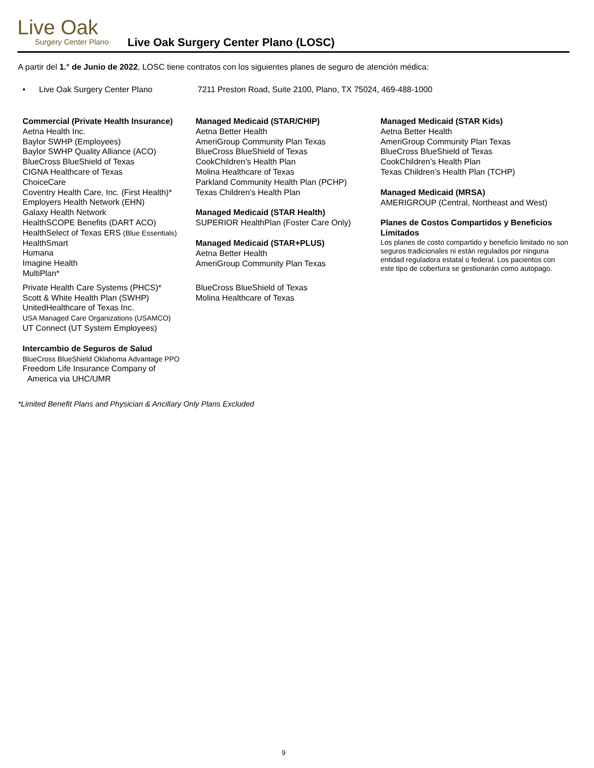Live Oak
Surgery Center Plano
Live Oak Surgery Center Plano (LOSC)
A partir del 1.° de Junio de 2022, LOSC tiene contratos con los siguientes planes de seguro de atención médica:
• Live Oak Surgery Center Plano 7211 Preston Road, Suite 2100, Plano, TX 75024, 469-488-1000
Commercial (Private Health Insurance)
Aetna Health Inc.
Baylor SWHP (Employees)
Baylor SWHP Quality Alliance (ACO)
BlueCross BlueShield of Texas
CIGNA Healthcare of Texas
ChoiceCare
Coventry Health Care, Inc. (First Health)*
Employers Health Network (EHN)
Galaxy Health Network
HealthSCOPE Benefits (DART ACO)
HealthSelect of Texas ERS (Blue Essentials)
HealthSmart
Humana
Imagine Health
MultiPlan*
Private Health Care Systems (PHCS)*
Scott & White Health Plan (SWHP)
UnitedHealthcare of Texas Inc.
USA Managed Care Organizations (USAMCO)
UT Connect (UT System Employees)
Intercambio de Seguros de Salud
BlueCross BlueShield Oklahoma Advantage PPO
Freedom Life Insurance Company of
America via UHC/UMR
Managed Medicaid (STAR/CHIP)
Aetna Better Health
AmeriGroup Community Plan Texas
BlueCross BlueShield of Texas
CookChildren’s Health Plan
Molina Healthcare of Texas
Parkland Community Health Plan (PCHP)
Texas Children’s Health Plan
Managed Medicaid (STAR Health)
SUPERIOR HealthPlan (Foster Care Only)
Managed Medicaid (STAR+PLUS)
Aetna Better Health
AmeriGroup Community Plan Texas
BlueCross BlueShield of Texas
Molina Healthcare of Texas
Managed Medicaid (STAR Kids)
Aetna Better Health
AmeriGroup Community Plan Texas
BlueCross BlueShield of Texas
CookChildren’s Health Plan
Texas Children’s Health Plan (TCHP)
Managed Medicaid (MRSA)
AMERIGROUP (Central, Northeast and West)
Planes de Costos Compartidos y Beneficios Limitados
Los planes de costo compartido y beneficio limitado no son seguros tradicionales ni están regulados por ninguna entidad reguladora estatal o federal. Los pacientos con este tipo de cobertura se gestionarán como autopago.
*Limited Benefit Plans and Physician & Ancillary Only Plans Excluded
9